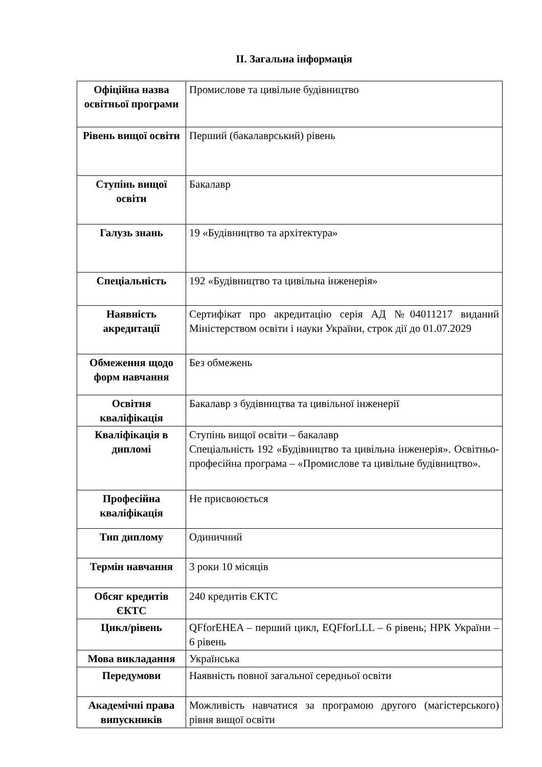ІІ. Загальна інформація
| Офіційна назва освітньої програми | Промислове та цивільне будівництво |
| Рівень вищої освіти | Перший (бакалаврський) рівень |
| Ступінь вищої освіти | Бакалавр |
| Галузь знань | 19 «Будівництво та архітектура» |
| Спеціальність | 192 «Будівництво та цивільна інженерія» |
| Наявність акредитації | Сертифікат про акредитацію серія АД №04011217 виданий Міністерством освіти і науки України, строк дії до 01.07.2029 |
| Обмеження щодо форм навчання | Без обмежень |
| Освітня кваліфікація | Бакалавр з будівництва та цивільної інженерії |
| Кваліфікація в дипломі | Ступінь вищої освіти – бакалавр Спеціальність 192 «Будівництво та цивільна інженерія». Освітньо-професійна програма – «Промислове та цивільне будівництво». |
| Професійна кваліфікація | Не присвоюється |
| Тип диплому | Одиничний |
| Термін навчання | 3 роки 10 місяців |
| Обсяг кредитів ЄКТС | 240 кредитів ЄКТС |
| Цикл/рівень | QFforEHEA – перший цикл, EQFforLLL – 6 рівень; НРК України – 6 рівень |
| Мова викладання | Українська |
| Передумови | Наявність повної загальної середньої освіти |
| Академічні права випускників | Можливість навчатися за програмою другого (магістерського) рівня вищої освіти |